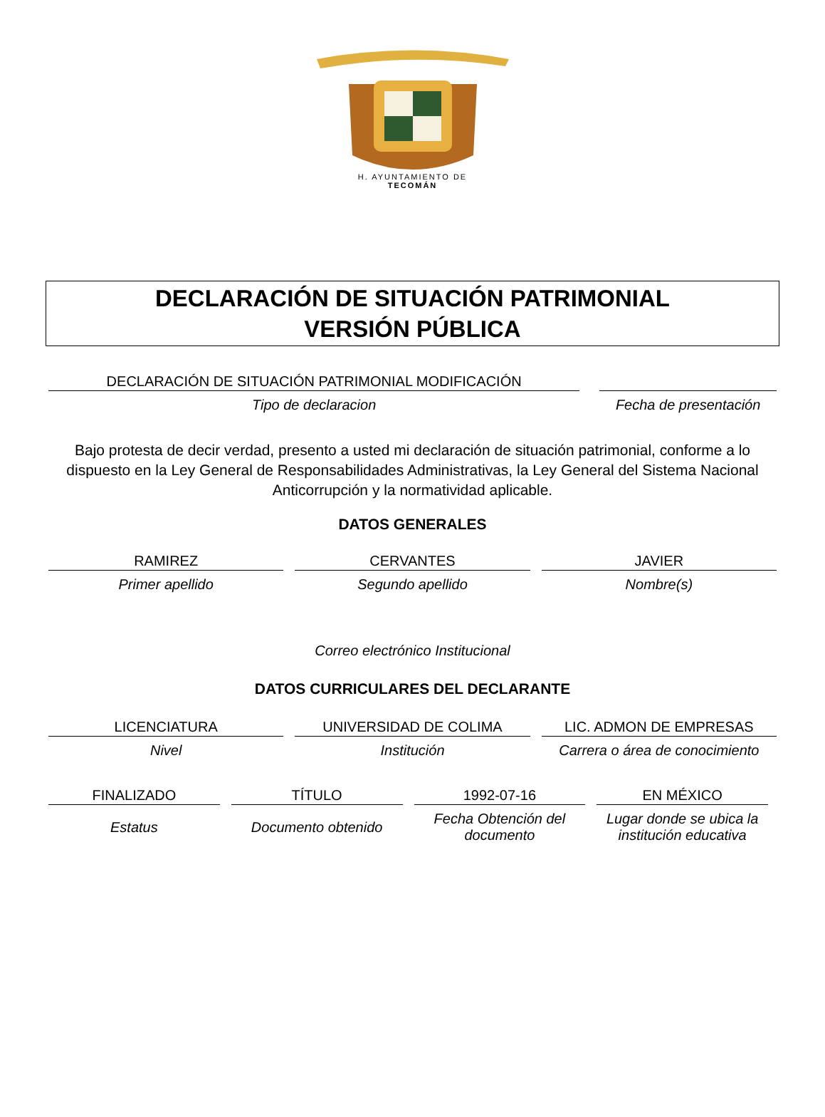H. AYUNTAMIENTO DE
TECOMÁN
DECLARACIÓN DE SITUACIÓN PATRIMONIAL
VERSIÓN PÚBLICA
DECLARACIÓN DE SITUACIÓN PATRIMONIAL MODIFICACIÓN
Tipo de declaracion
Fecha de presentación
Bajo protesta de decir verdad, presento a usted mi declaración de situación patrimonial, conforme a lo dispuesto en la Ley General de Responsabilidades Administrativas, la Ley General del Sistema Nacional Anticorrupción y la normatividad aplicable.
DATOS GENERALES
RAMIREZ
Primer apellido
CERVANTES
Segundo apellido
JAVIER
Nombre(s)
Correo electrónico Institucional
DATOS CURRICULARES DEL DECLARANTE
LICENCIATURA
Nivel
UNIVERSIDAD DE COLIMA
Institución
LIC. ADMON DE EMPRESAS
Carrera o área de conocimiento
FINALIZADO
Estatus
TÍTULO
Documento obtenido
1992-07-16
Fecha Obtención del documento
EN MÉXICO
Lugar donde se ubica la institución educativa